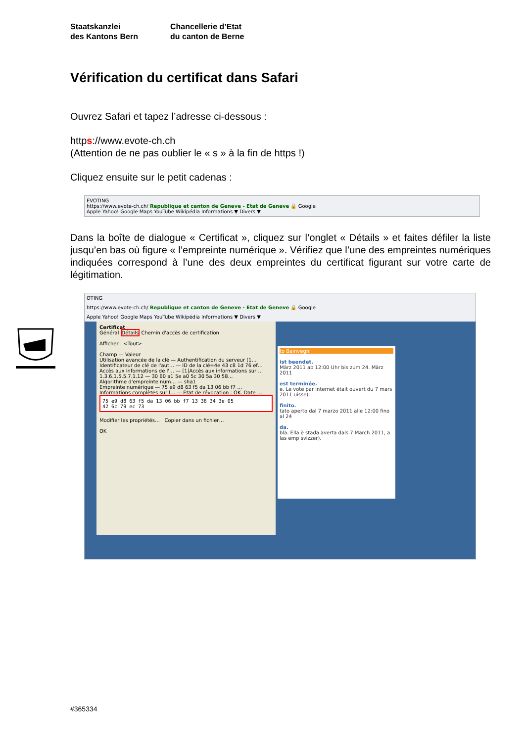Staatskanzlei
des Kantons Bern
Chancellerie d’Etat
du canton de Berne
Vérification du certificat dans Safari
Ouvrez Safari et tapez l’adresse ci-dessous :
https://www.evote-ch.ch
(Attention de ne pas oublier le « s » à la fin de https !)
Cliquez ensuite sur le petit cadenas :
EVOTING
https://www.evote-ch.ch/ Republique et canton de Geneve - Etat de Geneve 🔒 Google
Apple Yahoo! Google Maps YouTube Wikipédia Informations ▼ Divers ▼
Dans la boîte de dialogue « Certificat », cliquez sur l’onglet « Détails » et faites défiler la liste jusqu’en bas où figure « l’empreinte numérique ». Vérifiez que l’une des empreintes numériques indiquées correspond à l’une des deux empreintes du certificat figurant sur votre carte de légitimation.
OTING
https://www.evote-ch.ch/ Republique et canton de Geneve - Etat de Geneve 🔒 Google
Apple Yahoo! Google Maps YouTube Wikipédia Informations ▼ Divers ▼
Certificat
Général Détails Chemin d'accès de certification
Afficher : <Tout>
Champ — Valeur
Utilisation avancée de la clé — Authentification du serveur (1…
Identificateur de clé de l'aut… — ID de la clé=4e 43 c8 1d 76 ef…
Accès aux informations de l'… — [1]Accès aux informations sur …
1.3.6.1.5.5.7.1.12 — 30 60 a1 5e a0 5c 30 5a 30 58…
Algorithme d'empreinte num… — sha1
Empreinte numérique — 75 e9 d8 63 f5 da 13 06 bb f7 …
Informations complètes sur l… — État de révocation : OK. Date …
75 e9 d8 63 f5 da 13 06 bb f7 13 36 34 3e 05
42 6c 79 ec 73
Modifier les propriétés… Copier dans un fichier…
OK
to Bainvegni
ist beendet.
März 2011 ab 12:00 Uhr bis zum 24. März 2011
est terminée.
e. Le vote par internet était ouvert du 7 mars 2011 uisse).
finito.
tato aperto dal 7 marzo 2011 alle 12:00 fino al 24
da.
bla. Ella è stada averta dals 7 March 2011, a las emp svizzer).
#365334